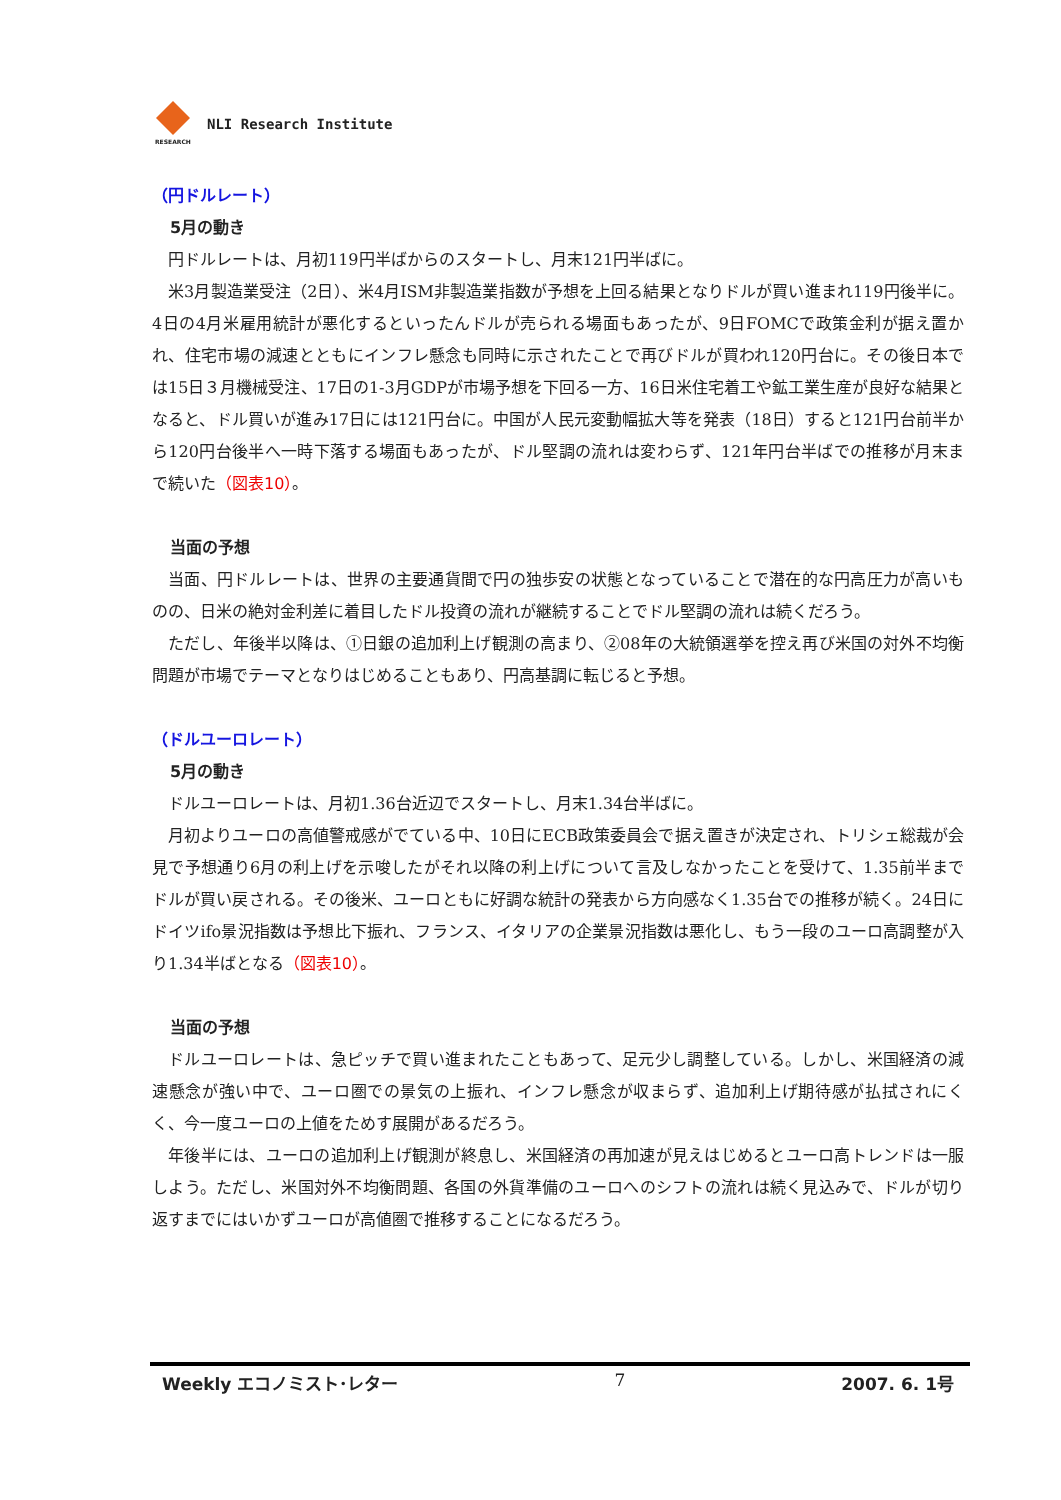RESEARCH
NLI Research Institute
（円ドルレート）
5月の動き
円ドルレートは、月初119円半ばからのスタートし、月末121円半ばに。
米3月製造業受注（2日）、米4月ISM非製造業指数が予想を上回る結果となりドルが買い進まれ119円後半に。4日の4月米雇用統計が悪化するといったんドルが売られる場面もあったが、9日FOMCで政策金利が据え置かれ、住宅市場の減速とともにインフレ懸念も同時に示されたことで再びドルが買われ120円台に。その後日本では15日３月機械受注、17日の1-3月GDPが市場予想を下回る一方、16日米住宅着工や鉱工業生産が良好な結果となると、ドル買いが進み17日には121円台に。中国が人民元変動幅拡大等を発表（18日）すると121円台前半から120円台後半へ一時下落する場面もあったが、ドル堅調の流れは変わらず、121年円台半ばでの推移が月末まで続いた（図表10）。
当面の予想
当面、円ドルレートは、世界の主要通貨間で円の独歩安の状態となっていることで潜在的な円高圧力が高いものの、日米の絶対金利差に着目したドル投資の流れが継続することでドル堅調の流れは続くだろう。
ただし、年後半以降は、①日銀の追加利上げ観測の高まり、②08年の大統領選挙を控え再び米国の対外不均衡問題が市場でテーマとなりはじめることもあり、円高基調に転じると予想。
（ドルユーロレート）
5月の動き
ドルユーロレートは、月初1.36台近辺でスタートし、月末1.34台半ばに。
月初よりユーロの高値警戒感がでている中、10日にECB政策委員会で据え置きが決定され、トリシェ総裁が会見で予想通り6月の利上げを示唆したがそれ以降の利上げについて言及しなかったことを受けて、1.35前半までドルが買い戻される。その後米、ユーロともに好調な統計の発表から方向感なく1.35台での推移が続く。24日にドイツifo景況指数は予想比下振れ、フランス、イタリアの企業景況指数は悪化し、もう一段のユーロ高調整が入り1.34半ばとなる（図表10）。
当面の予想
ドルユーロレートは、急ピッチで買い進まれたこともあって、足元少し調整している。しかし、米国経済の減速懸念が強い中で、ユーロ圏での景気の上振れ、インフレ懸念が収まらず、追加利上げ期待感が払拭されにくく、今一度ユーロの上値をためす展開があるだろう。
年後半には、ユーロの追加利上げ観測が終息し、米国経済の再加速が見えはじめるとユーロ高トレンドは一服しよう。ただし、米国対外不均衡問題、各国の外貨準備のユーロへのシフトの流れは続く見込みで、ドルが切り返すまでにはいかずユーロが高値圏で推移することになるだろう。
Weekly エコノミスト･レター 7 2007. 6. 1号